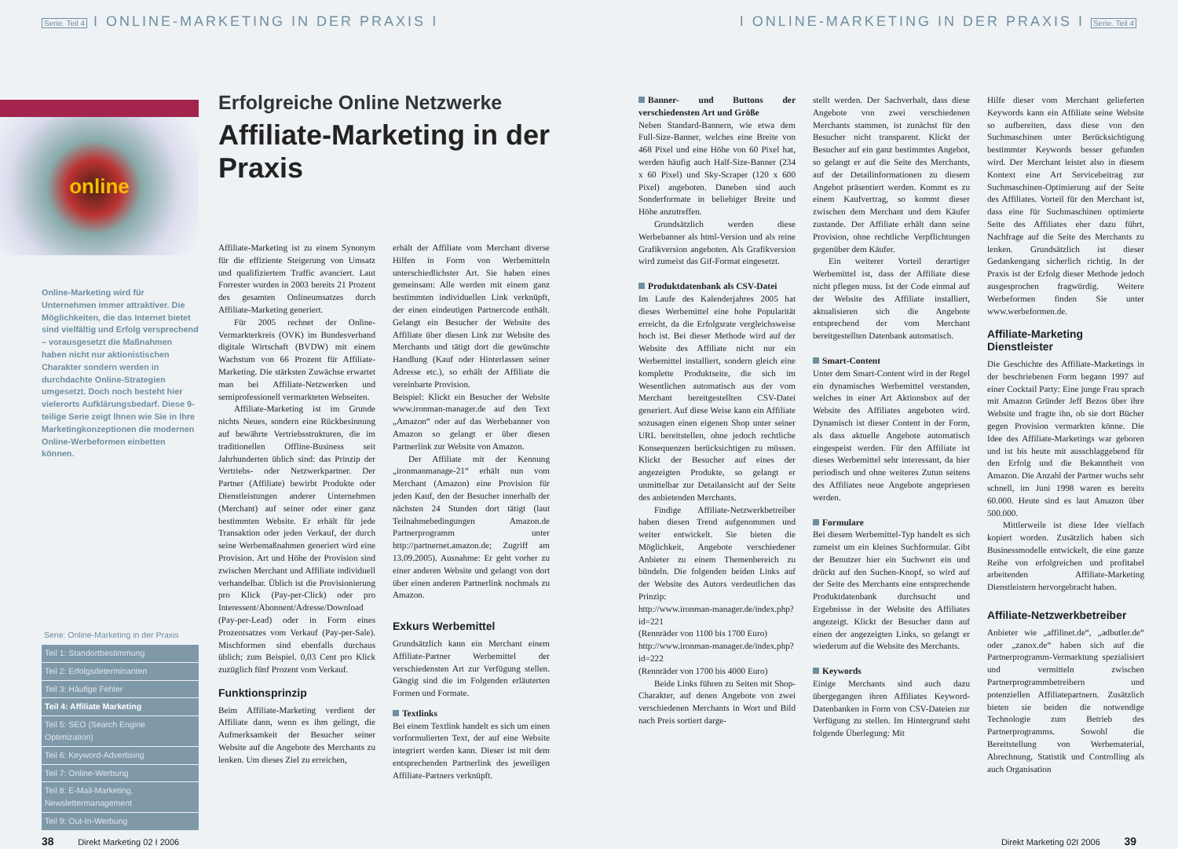Serie. Teil 4 I ONLINE-MARKETING IN DER PRAXIS I
I ONLINE-MARKETING IN DER PRAXIS I Serie. Teil 4
online
Online-Marketing wird für Unternehmen immer attraktiver. Die Möglichkeiten, die das Internet bietet sind vielfältig und Erfolg versprechend – vorausgesetzt die Maßnahmen haben nicht nur aktionistischen Charakter sondern werden in durchdachte Online-Strategien umgesetzt. Doch noch besteht hier vielerorts Aufklärungsbedarf. Diese 9-teilige Serie zeigt Ihnen wie Sie in Ihre Marketingkonzeptionen die modernen Online-Werbeformen einbetten können.
Serie: Online-Marketing in der Praxis
Teil 1: Standortbestimmung
Teil 2: Erfolgsdeterminanten
Teil 3: Häufige Fehler
Teil 4: Affiliate Marketing
Teil 5: SEO (Search Engine Optimization)
Teil 6: Keyword-Advertising
Teil 7: Online-Werbung
Teil 8: E-Mail-Marketing, Newslettermanagement
Teil 9: Out-In-Werbung
Erfolgreiche Online Netzwerke
Affiliate-Marketing in der Praxis
Affiliate-Marketing ist zu einem Synonym für die effiziente Steigerung von Umsatz und qualifiziertem Traffic avanciert. Laut Forrester wurden in 2003 bereits 21 Prozent des gesamten Onlineumsatzes durch Affiliate-Marketing generiert.
Für 2005 rechnet der Online-Vermarkterkreis (OVK) im Bundesverband digitale Wirtschaft (BVDW) mit einem Wachstum von 66 Prozent für Affiliate-Marketing. Die stärksten Zuwächse erwartet man bei Affiliate-Netzwerken und semiprofessionell vermarkteten Webseiten.
Affiliate-Marketing ist im Grunde nichts Neues, sondern eine Rückbesinnung auf bewährte Vertriebsstrukturen, die im traditionellen Offline-Business seit Jahrhunderten üblich sind: das Prinzip der Vertriebs- oder Netzwerkpartner. Der Partner (Affiliate) bewirbt Produkte oder Dienstleistungen anderer Unternehmen (Merchant) auf seiner oder einer ganz bestimmten Website. Er erhält für jede Transaktion oder jeden Verkauf, der durch seine Werbemaßnahmen generiert wird eine Provision. Art und Höhe der Provision sind zwischen Merchant und Affiliate individuell verhandelbar. Üblich ist die Provisionierung pro Klick (Pay-per-Click) oder pro Interessent/Abonnent/Adresse/Download (Pay-per-Lead) oder in Form eines Prozentsatzes vom Verkauf (Pay-per-Sale). Mischformen sind ebenfalls durchaus üblich; zum Beispiel. 0,03 Cent pro Klick zuzüglich fünf Prozent vom Verkauf.
Funktionsprinzip
Beim Affiliate-Marketing verdient der Affiliate dann, wenn es ihm gelingt, die Aufmerksamkeit der Besucher seiner Website auf die Angebote des Merchants zu lenken. Um dieses Ziel zu erreichen,
erhält der Affiliate vom Merchant diverse Hilfen in Form von Werbemitteln unterschiedlichster Art. Sie haben eines gemeinsam: Alle werden mit einem ganz bestimmten individuellen Link verknüpft, der einen eindeutigen Partnercode enthält. Gelangt ein Besucher der Website des Affiliate über diesen Link zur Website des Merchants und tätigt dort die gewünschte Handlung (Kauf oder Hinterlassen seiner Adresse etc.), so erhält der Affiliate die vereinbarte Provision.
Beispiel: Klickt ein Besucher der Website www.ironman-manager.de auf den Text „Amazon“ oder auf das Werbebanner von Amazon so gelangt er über diesen Partnerlink zur Website von Amazon.
Der Affiliate mit der Kennung „ironmanmanage-21“ erhält nun vom Merchant (Amazon) eine Provision für jeden Kauf, den der Besucher innerhalb der nächsten 24 Stunden dort tätigt (laut Teilnahmebedingungen Amazon.de Partnerprogramm unter http://partnernet.amazon.de; Zugriff am 13.09.2005). Ausnahme: Er geht vorher zu einer anderen Website und gelangt von dort über einen anderen Partnerlink nochmals zu Amazon.
Exkurs Werbemittel
Grundsätzlich kann ein Merchant einem Affiliate-Partner Werbemittel der verschiedensten Art zur Verfügung stellen. Gängig sind die im Folgenden erläuterten Formen und Formate.
Textlinks
Bei einem Textlink handelt es sich um einen vorformulierten Text, der auf eine Website integriert werden kann. Dieser ist mit dem entsprechenden Partnerlink des jeweiligen Affiliate-Partners verknüpft.
Banner- und Buttons der verschiedensten Art und Größe
Neben Standard-Bannern, wie etwa dem Full-Size-Banner, welches eine Breite von 468 Pixel und eine Höhe von 60 Pixel hat, werden häufig auch Half-Size-Banner (234 x 60 Pixel) und Sky-Scraper (120 x 600 Pixel) angeboten. Daneben sind auch Sonderformate in beliebiger Breite und Höhe anzutreffen.
Grundsätzlich werden diese Werbebanner als html-Version und als reine Grafikversion angeboten. Als Grafikversion wird zumeist das Gif-Format eingesetzt.
Produktdatenbank als CSV-Datei
Im Laufe des Kalenderjahres 2005 hat dieses Werbemittel eine hohe Popularität erreicht, da die Erfolgsrate vergleichsweise hoch ist. Bei dieser Methode wird auf der Website des Affiliate nicht nur ein Werbemittel installiert, sondern gleich eine komplette Produktseite, die sich im Wesentlichen automatisch aus der vom Merchant bereitgestellten CSV-Datei generiert. Auf diese Weise kann ein Affiliate sozusagen einen eigenen Shop unter seiner URL bereitstellen, ohne jedoch rechtliche Konsequenzen berücksichtigen zu müssen. Klickt der Besucher auf eines der angezeigten Produkte, so gelangt er unmittelbar zur Detailansicht auf der Seite des anbietenden Merchants.
Findige Affiliate-Netzwerkbetreiber haben diesen Trend aufgenommen und weiter entwickelt. Sie bieten die Möglichkeit, Angebote verschiedener Anbieter zu einem Themenbereich zu bündeln. Die folgenden beiden Links auf der Website des Autors verdeutlichen das Prinzip:
http://www.ironman-manager.de/index.php?id=221
(Rennräder von 1100 bis 1700 Euro)
http://www.ironman-manager.de/index.php?id=222
(Rennräder von 1700 bis 4000 Euro)
Beide Links führen zu Seiten mit Shop-Charakter, auf denen Angebote von zwei verschiedenen Merchants in Wort und Bild nach Preis sortiert darge-
stellt werden. Der Sachverhalt, dass diese Angebote von zwei verschiedenen Merchants stammen, ist zunächst für den Besucher nicht transparent. Klickt der Besucher auf ein ganz bestimmtes Angebot, so gelangt er auf die Seite des Merchants, auf der Detailinformationen zu diesem Angebot präsentiert werden. Kommt es zu einem Kaufvertrag, so kommt dieser zwischen dem Merchant und dem Käufer zustande. Der Affiliate erhält dann seine Provision, ohne rechtliche Verpflichtungen gegenüber dem Käufer.
Ein weiterer Vorteil derartiger Werbemittel ist, dass der Affiliate diese nicht pflegen muss. Ist der Code einmal auf der Website des Affiliate installiert, aktualisieren sich die Angebote entsprechend der vom Merchant bereitgestellten Datenbank automatisch.
Smart-Content
Unter dem Smart-Content wird in der Regel ein dynamisches Werbemittel verstanden, welches in einer Art Aktionsbox auf der Website des Affiliates angeboten wird. Dynamisch ist dieser Content in der Form, als dass aktuelle Angebote automatisch eingespeist werden. Für den Affiliate ist dieses Werbemittel sehr interessant, da hier periodisch und ohne weiteres Zutun seitens des Affiliates neue Angebote angepriesen werden.
Formulare
Bei diesem Werbemittel-Typ handelt es sich zumeist um ein kleines Suchformular. Gibt der Benutzer hier ein Suchwort ein und drückt auf den Suchen-Knopf, so wird auf der Seite des Merchants eine entsprechende Produktdatenbank durchsucht und Ergebnisse in der Website des Affiliates angezeigt. Klickt der Besucher dann auf einen der angezeigten Links, so gelangt er wiederum auf die Website des Merchants.
Keywords
Einige Merchants sind auch dazu übergegangen ihren Affiliates Keyword-Datenbanken in Form von CSV-Dateien zur Verfügung zu stellen. Im Hintergrund steht folgende Überlegung: Mit
Hilfe dieser vom Merchant gelieferten Keywords kann ein Affiliate seine Website so aufbereiten, dass diese von den Suchmaschinen unter Berücksichtigung bestimmter Keywords besser gefunden wird. Der Merchant leistet also in diesem Kontext eine Art Servicebeitrag zur Suchmaschinen-Optimierung auf der Seite des Affiliates. Vorteil für den Merchant ist, dass eine für Suchmaschinen optimierte Seite des Affiliates eher dazu führt, Nachfrage auf die Seite des Merchants zu lenken. Grundsätzlich ist dieser Gedankengang sicherlich richtig. In der Praxis ist der Erfolg dieser Methode jedoch ausgesprochen fragwürdig. Weitere Werbeformen finden Sie unter www.werbeformen.de.
Affiliate-Marketing Dienstleister
Die Geschichte des Affiliate-Marketings in der beschriebenen Form begann 1997 auf einer Cocktail Party: Eine junge Frau sprach mit Amazon Gründer Jeff Bezos über ihre Website und fragte ihn, ob sie dort Bücher gegen Provision vermarkten könne. Die Idee des Affiliate-Marketings war geboren und ist bis heute mit ausschlaggebend für den Erfolg und die Bekanntheit von Amazon. Die Anzahl der Partner wuchs sehr schnell, im Juni 1998 waren es bereits 60.000. Heute sind es laut Amazon über 500.000.
Mittlerweile ist diese Idee vielfach kopiert worden. Zusätzlich haben sich Businessmodelle entwickelt, die eine ganze Reihe von erfolgreichen und profitabel arbeitenden Affiliate-Marketing Dienstleistern hervorgebracht haben.
Affiliate-Netzwerkbetreiber
Anbieter wie „affilinet.de“, „adbutler.de“ oder „zanox.de“ haben sich auf die Partnerprogramm-Vermarktung spezialisiert und vermitteln zwischen Partnerprogrammbetreibern und potenziellen Affiliatepartnern. Zusätzlich bieten sie beiden die notwendige Technologie zum Betrieb des Partnerprogramms. Sowohl die Bereitstellung von Werbematerial, Abrechnung, Statistik und Controlling als auch Organisation
38 Direkt Marketing 02 I 2006
Direkt Marketing 02I 2006 39